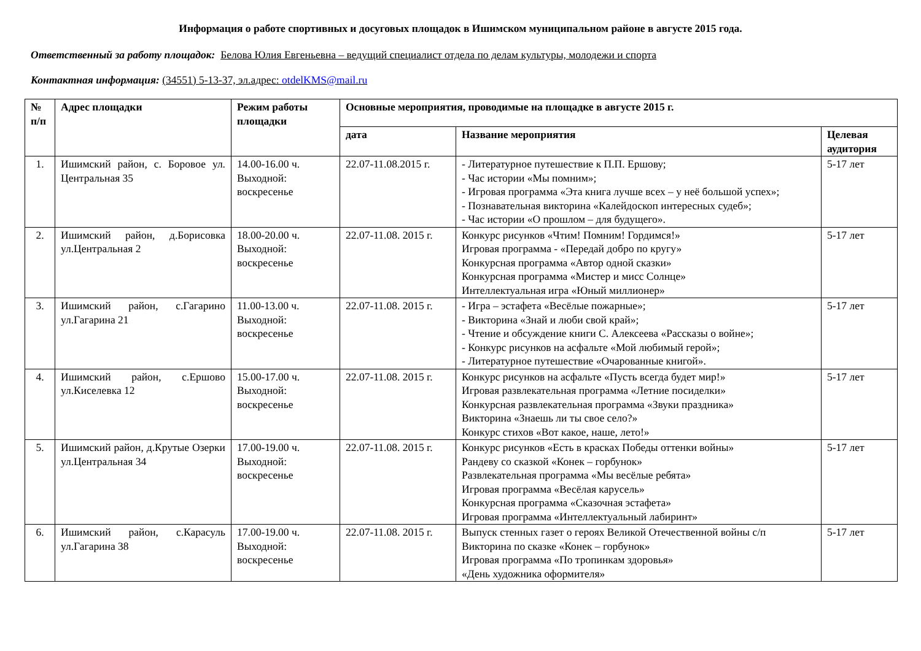Информация о работе спортивных и досуговых площадок в Ишимском муниципальном районе в августе 2015 года.
Ответственный за работу площадок: Белова Юлия Евгеньевна – ведущий специалист отдела по делам культуры, молодежи и спорта
Контактная информация: (34551) 5-13-37, эл.адрес: otdelKMS@mail.ru
| № п/п | Адрес площадки | Режим работы площадки | Основные мероприятия, проводимые на площадке в августе 2015 г. | | |
| --- | --- | --- | --- | --- | --- |
| | | | дата | Название мероприятия | Целевая аудитория |
| 1. | Ишимский район, с. Боровое ул. Центральная 35 | 14.00-16.00 ч. Выходной: воскресенье | 22.07-11.08.2015 г. | - Литературное путешествие к П.П. Ершову; - Час истории «Мы помним»; - Игровая программа «Эта книга лучше всех – у неё большой успех»; - Познавательная викторина «Калейдоскоп интересных судеб»; - Час истории «О прошлом – для будущего». | 5-17 лет |
| 2. | Ишимский район, д.Борисовка ул.Центральная 2 | 18.00-20.00 ч. Выходной: воскресенье | 22.07-11.08. 2015 г. | Конкурс рисунков «Чтим! Помним! Гордимся!» Игровая программа - «Передай добро по кругу» Конкурсная программа «Автор одной сказки» Конкурсная программа «Мистер и мисс Солнце» Интеллектуальная игра «Юный миллионер» | 5-17 лет |
| 3. | Ишимский район, с.Гагарино ул.Гагарина 21 | 11.00-13.00 ч. Выходной: воскресенье | 22.07-11.08. 2015 г. | - Игра – эстафета «Весёлые пожарные»; - Викторина «Знай и люби свой край»; - Чтение и обсуждение книги С. Алексеева «Рассказы о войне»; - Конкурс рисунков на асфальте «Мой любимый герой»; - Литературное путешествие «Очарованные книгой». | 5-17 лет |
| 4. | Ишимский район, с.Ершово ул.Киселевка 12 | 15.00-17.00 ч. Выходной: воскресенье | 22.07-11.08. 2015 г. | Конкурс рисунков на асфальте «Пусть всегда будет мир!» Игровая развлекательная программа «Летние посиделки» Конкурсная развлекательная программа «Звуки праздника» Викторина «Знаешь ли ты свое село?» Конкурс стихов «Вот какое, наше, лето!» | 5-17 лет |
| 5. | Ишимский район, д.Крутые Озерки ул.Центральная 34 | 17.00-19.00 ч. Выходной: воскресенье | 22.07-11.08. 2015 г. | Конкурс рисунков «Есть в красках Победы оттенки войны» Рандеву со сказкой «Конек – горбунок» Развлекательная программа «Мы весёлые ребята» Игровая программа «Весёлая карусель» Конкурсная программа «Сказочная эстафета» Игровая программа «Интеллектуальный лабиринт» | 5-17 лет |
| 6. | Ишимский район, с.Карасуль ул.Гагарина 38 | 17.00-19.00 ч. Выходной: воскресенье | 22.07-11.08. 2015 г. | Выпуск стенных газет о героях Великой Отечественной войны с/п Викторина по сказке «Конек – горбунок» Игровая программа «По тропинкам здоровья» «День художника оформителя» | 5-17 лет |